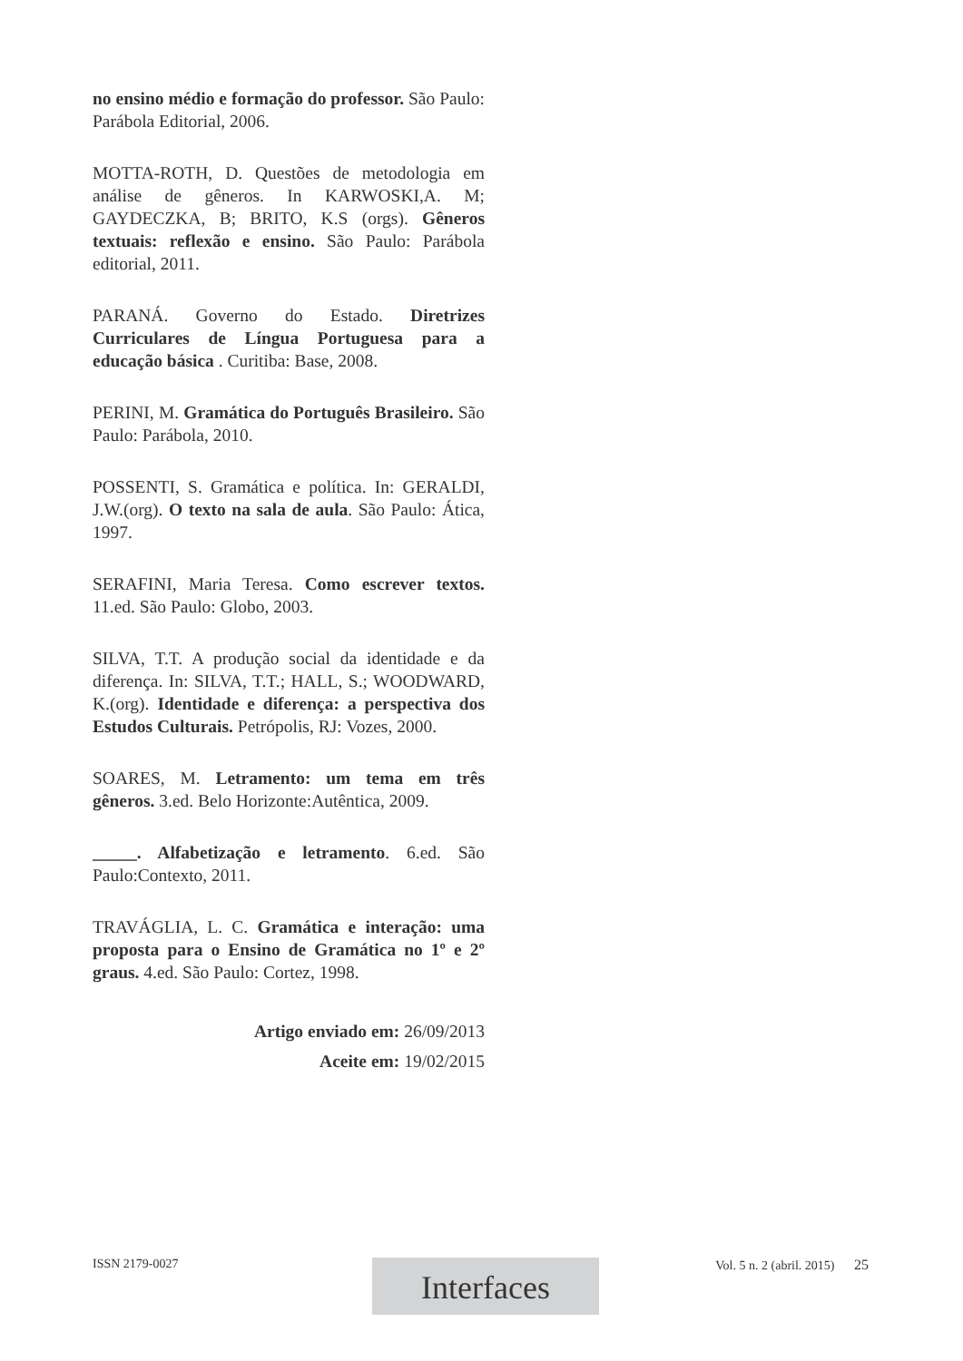no ensino médio e formação do professor. São Paulo: Parábola Editorial, 2006.
MOTTA-ROTH, D. Questões de metodologia em análise de gêneros. In KARWOSKI,A. M; GAYDECZKA, B; BRITO, K.S (orgs). Gêneros textuais: reflexão e ensino. São Paulo: Parábola editorial, 2011.
PARANÁ. Governo do Estado. Diretrizes Curriculares de Língua Portuguesa para a educação básica . Curitiba: Base, 2008.
PERINI, M. Gramática do Português Brasileiro. São Paulo: Parábola, 2010.
POSSENTI, S. Gramática e política. In: GERALDI, J.W.(org). O texto na sala de aula. São Paulo: Ática, 1997.
SERAFINI, Maria Teresa. Como escrever textos. 11.ed. São Paulo: Globo, 2003.
SILVA, T.T. A produção social da identidade e da diferença. In: SILVA, T.T.; HALL, S.; WOODWARD, K.(org). Identidade e diferença: a perspectiva dos Estudos Culturais. Petrópolis, RJ: Vozes, 2000.
SOARES, M. Letramento: um tema em três gêneros. 3.ed. Belo Horizonte:Autêntica, 2009.
_____. Alfabetização e letramento. 6.ed. São Paulo:Contexto, 2011.
TRAVÁGLIA, L. C. Gramática e interação: uma proposta para o Ensino de Gramática no 1º e 2º graus. 4.ed. São Paulo: Cortez, 1998.
Artigo enviado em: 26/09/2013
Aceite em: 19/02/2015
ISSN 2179-0027 Vol. 5 n. 2 (abril. 2015) 25 Interfaces